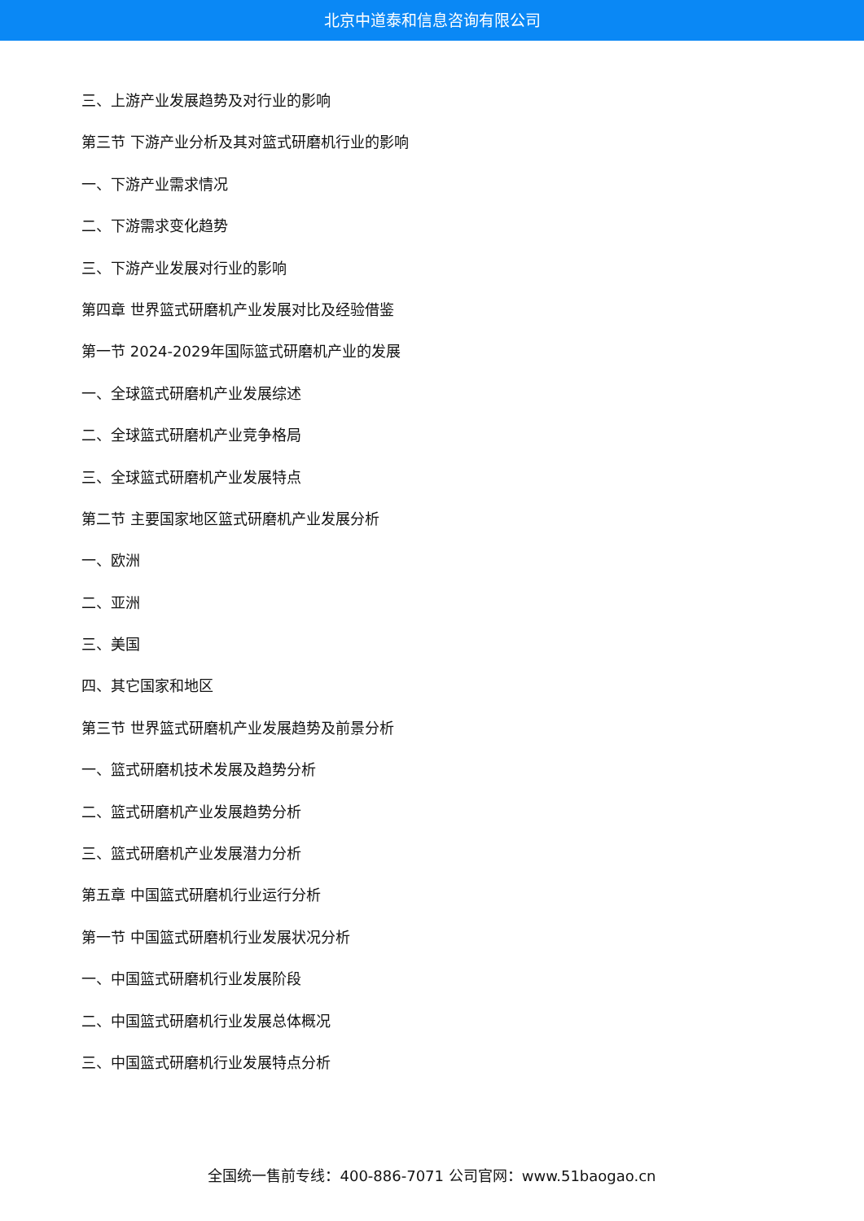北京中道泰和信息咨询有限公司
三、上游产业发展趋势及对行业的影响
第三节 下游产业分析及其对篮式研磨机行业的影响
一、下游产业需求情况
二、下游需求变化趋势
三、下游产业发展对行业的影响
第四章 世界篮式研磨机产业发展对比及经验借鉴
第一节 2024-2029年国际篮式研磨机产业的发展
一、全球篮式研磨机产业发展综述
二、全球篮式研磨机产业竞争格局
三、全球篮式研磨机产业发展特点
第二节 主要国家地区篮式研磨机产业发展分析
一、欧洲
二、亚洲
三、美国
四、其它国家和地区
第三节 世界篮式研磨机产业发展趋势及前景分析
一、篮式研磨机技术发展及趋势分析
二、篮式研磨机产业发展趋势分析
三、篮式研磨机产业发展潜力分析
第五章 中国篮式研磨机行业运行分析
第一节 中国篮式研磨机行业发展状况分析
一、中国篮式研磨机行业发展阶段
二、中国篮式研磨机行业发展总体概况
三、中国篮式研磨机行业发展特点分析
全国统一售前专线：400-886-7071 公司官网：www.51baogao.cn